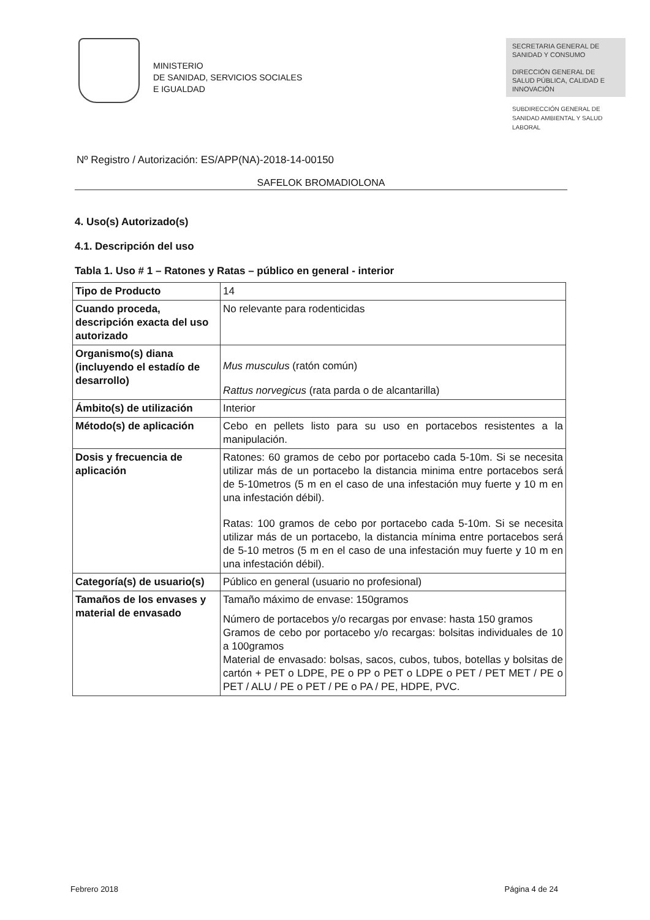MINISTERIO
DE SANIDAD, SERVICIOS SOCIALES
E IGUALDAD
SECRETARIA GENERAL DE SANIDAD Y CONSUMO
DIRECCIÓN GENERAL DE SALUD PÚBLICA, CALIDAD E INNOVACIÓN
SUBDIRECCIÓN GENERAL DE SANIDAD AMBIENTAL Y SALUD LABORAL
Nº Registro / Autorización: ES/APP(NA)-2018-14-00150
SAFELOK BROMADIOLONA
4. Uso(s) Autorizado(s)
4.1. Descripción del uso
Tabla 1. Uso # 1 – Ratones y Ratas – público en general - interior
| Tipo de Producto | 14 |
| Cuando proceda, descripción exacta del uso autorizado | No relevante para rodenticidas |
| Organismo(s) diana (incluyendo el estadío de desarrollo) | Mus musculus (ratón común) Rattus norvegicus (rata parda o de alcantarilla) |
| Ámbito(s) de utilización | Interior |
| Método(s) de aplicación | Cebo en pellets listo para su uso en portacebos resistentes a la manipulación. |
| Dosis y frecuencia de aplicación | Ratones: 60 gramos de cebo por portacebo cada 5-10m. Si se necesita utilizar más de un portacebo la distancia minima entre portacebos será de 5-10metros (5 m en el caso de una infestación muy fuerte y 10 m en una infestación débil). Ratas: 100 gramos de cebo por portacebo cada 5-10m. Si se necesita utilizar más de un portacebo, la distancia mínima entre portacebos será de 5-10 metros (5 m en el caso de una infestación muy fuerte y 10 m en una infestación débil). |
| Categoría(s) de usuario(s) | Público en general (usuario no profesional) |
| Tamaños de los envases y material de envasado | Tamaño máximo de envase: 150gramos Número de portacebos y/o recargas por envase: hasta 150 gramos Gramos de cebo por portacebo y/o recargas: bolsitas individuales de 10 a 100gramos Material de envasado: bolsas, sacos, cubos, tubos, botellas y bolsitas de cartón + PET o LDPE, PE o PP o PET o LDPE o PET / PET MET / PE o PET / ALU / PE o PET / PE o PA / PE, HDPE, PVC. |
Febrero 2018 Página 4 de 24